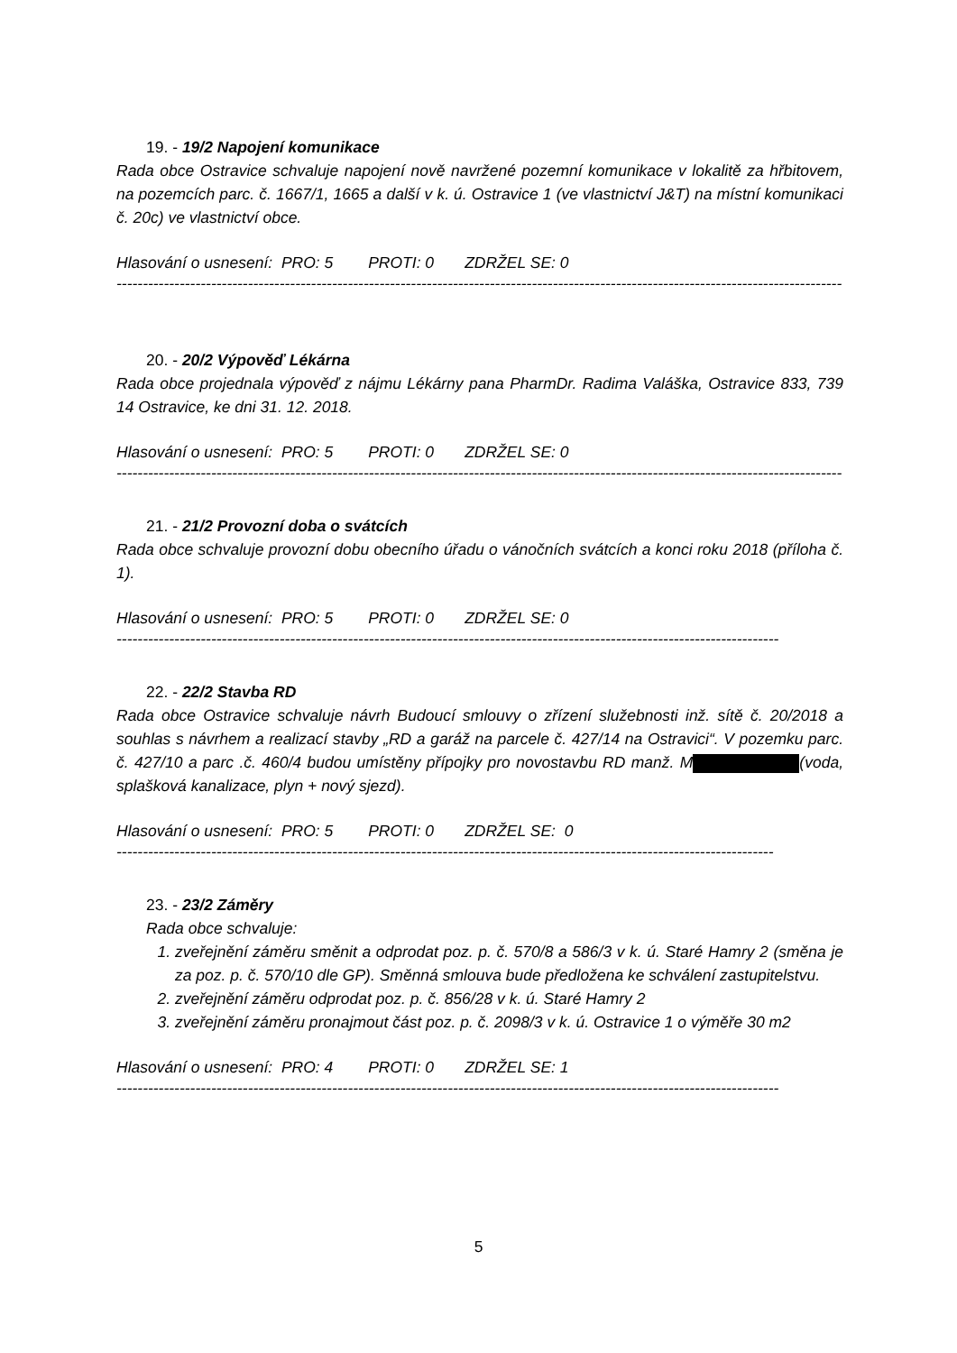19. - 19/2 Napojení komunikace
Rada obce Ostravice schvaluje napojení nově navržené pozemní komunikace v lokalitě za hřbitovem, na pozemcích parc. č. 1667/1, 1665 a další v k. ú. Ostravice 1 (ve vlastnictví J&T) na místní komunikaci č. 20c) ve vlastnictví obce.
Hlasování o usnesení: PRO: 5 PROTI: 0 ZDRŽEL SE: 0
------------------------------------------------------------------------------------------------------------------------------------------
20. - 20/2 Výpověď Lékárna
Rada obce projednala výpověď z nájmu Lékárny pana PharmDr. Radima Valáška, Ostravice 833, 739 14 Ostravice, ke dni 31. 12. 2018.
Hlasování o usnesení: PRO: 5 PROTI: 0 ZDRŽEL SE: 0
------------------------------------------------------------------------------------------------------------------------------------------
21. - 21/2 Provozní doba o svátcích
Rada obce schvaluje provozní dobu obecního úřadu o vánočních svátcích a konci roku 2018 (příloha č. 1).
Hlasování o usnesení: PRO: 5 PROTI: 0 ZDRŽEL SE: 0
------------------------------------------------------------------------------------------------------------------------------
22. - 22/2 Stavba RD
Rada obce Ostravice schvaluje návrh Budoucí smlouvy o zřízení služebnosti inž. sítě č. 20/2018 a souhlas s návrhem a realizací stavby „RD a garáž na parcele č. 427/14 na Ostravici“. V pozemku parc. č. 427/10 a parc .č. 460/4 budou umístěny přípojky pro novostavbu RD manž. M (voda, splašková kanalizace, plyn + nový sjezd).
Hlasování o usnesení: PRO: 5 PROTI: 0 ZDRŽEL SE: 0
-----------------------------------------------------------------------------------------------------------------------------
23. - 23/2 Záměry
Rada obce schvaluje:
1. zveřejnění záměru směnit a odprodat poz. p. č. 570/8 a 586/3 v k. ú. Staré Hamry 2 (směna je za poz. p. č. 570/10 dle GP). Směnná smlouva bude předložena ke schválení zastupitelstvu.
2. zveřejnění záměru odprodat poz. p. č. 856/28 v k. ú. Staré Hamry 2
3. zveřejnění záměru pronajmout část poz. p. č. 2098/3 v k. ú. Ostravice 1 o výměře 30 m2
Hlasování o usnesení: PRO: 4 PROTI: 0 ZDRŽEL SE: 1
------------------------------------------------------------------------------------------------------------------------------
5